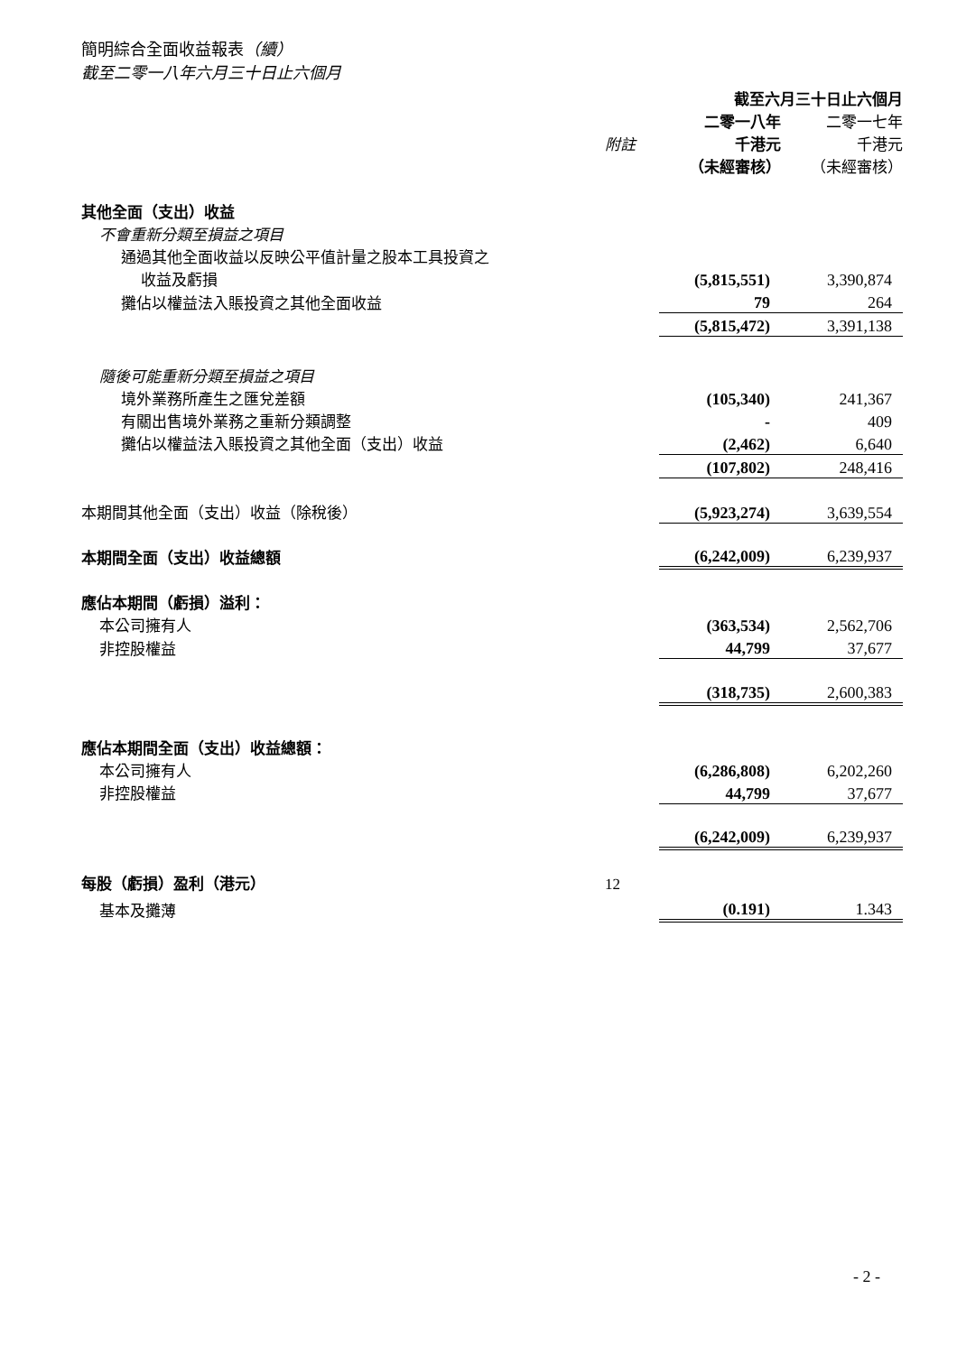簡明綜合全面收益報表（續）
截至二零一八年六月三十日止六個月
| | | 截至六月三十日止六個月 | | |
| --- | --- | --- | --- | --- |
| | | 二零一八年 | | 二零一七年 |
| | 附註 | 千港元 | | 千港元 |
| | | （未經審核） | | （未經審核） |
| 其他全面（支出）收益 | | | | |
| 不會重新分類至損益之項目 | | | | |
| 通過其他全面收益以反映公平值計量之股本工具投資之 | | | | |
| 收益及虧損 | | (5,815,551) | | 3,390,874 |
| 攤佔以權益法入賬投資之其他全面收益 | | 79 | | 264 |
| | | (5,815,472) | | 3,391,138 |
| 隨後可能重新分類至損益之項目 | | | | |
| 境外業務所產生之匯兌差額 | | (105,340) | | 241,367 |
| 有關出售境外業務之重新分類調整 | | - | | 409 |
| 攤佔以權益法入賬投資之其他全面（支出）收益 | | (2,462) | | 6,640 |
| | | (107,802) | | 248,416 |
| 本期間其他全面（支出）收益（除稅後） | | (5,923,274) | | 3,639,554 |
| 本期間全面（支出）收益總額 | | (6,242,009) | | 6,239,937 |
| 應佔本期間（虧損）溢利： | | | | |
| 本公司擁有人 | | (363,534) | | 2,562,706 |
| 非控股權益 | | 44,799 | | 37,677 |
| | | (318,735) | | 2,600,383 |
| 應佔本期間全面（支出）收益總額： | | | | |
| 本公司擁有人 | | (6,286,808) | | 6,202,260 |
| 非控股權益 | | 44,799 | | 37,677 |
| | | (6,242,009) | | 6,239,937 |
| 每股（虧損）盈利（港元） | 12 | | | |
| 基本及攤薄 | | (0.191) | | 1.343 |
- 2 -